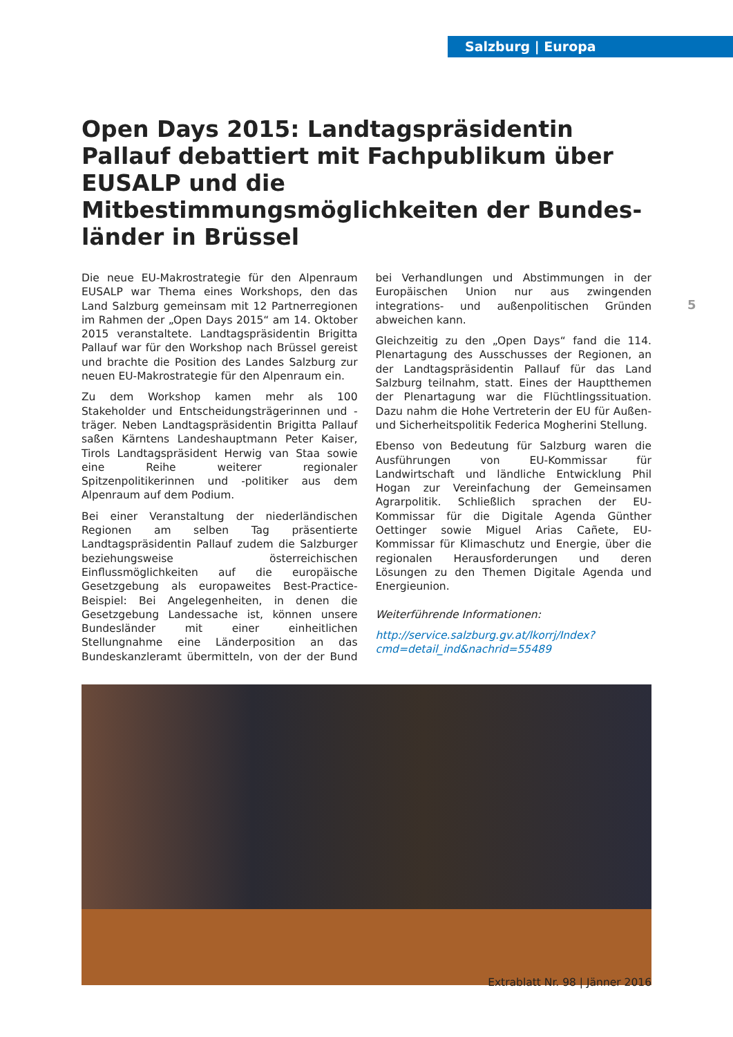Salzburg | Europa
5
Open Days 2015: Landtagspräsidentin Pallauf debattiert mit Fachpublikum über EUSALP und die Mitbestimmungsmöglichkeiten der Bundes-länder in Brüssel
Die neue EU-Makrostrategie für den Alpenraum EUSALP war Thema eines Workshops, den das Land Salzburg gemeinsam mit 12 Partnerregionen im Rahmen der „Open Days 2015“ am 14. Oktober 2015 veranstaltete. Landtagspräsidentin Brigitta Pallauf war für den Workshop nach Brüssel gereist und brachte die Position des Landes Salzburg zur neuen EU-Makrostrategie für den Alpenraum ein.
Zu dem Workshop kamen mehr als 100 Stakeholder und Entscheidungsträgerinnen und -träger. Neben Landtagspräsidentin Brigitta Pallauf saßen Kärntens Landeshauptmann Peter Kaiser, Tirols Landtagspräsident Herwig van Staa sowie eine Reihe weiterer regionaler Spitzenpolitikerinnen und -politiker aus dem Alpenraum auf dem Podium.
Bei einer Veranstaltung der niederländischen Regionen am selben Tag präsentierte Landtagspräsidentin Pallauf zudem die Salzburger beziehungsweise österreichischen Einflussmöglichkeiten auf die europäische Gesetzgebung als europaweites Best-Practice-Beispiel: Bei Angelegenheiten, in denen die Gesetzgebung Landessache ist, können unsere Bundesländer mit einer einheitlichen Stellungnahme eine Länderposition an das Bundeskanzleramt übermitteln, von der der Bund bei Verhandlungen und Abstimmungen in der Europäischen Union nur aus zwingenden integrations- und außenpolitischen Gründen abweichen kann.
Gleichzeitig zu den „Open Days“ fand die 114. Plenartagung des Ausschusses der Regionen, an der Landtagspräsidentin Pallauf für das Land Salzburg teilnahm, statt. Eines der Hauptthemen der Plenartagung war die Flüchtlingssituation. Dazu nahm die Hohe Vertreterin der EU für Außen- und Sicherheitspolitik Federica Mogherini Stellung.
Ebenso von Bedeutung für Salzburg waren die Ausführungen von EU-Kommissar für Landwirtschaft und ländliche Entwicklung Phil Hogan zur Vereinfachung der Gemeinsamen Agrarpolitik. Schließlich sprachen der EU-Kommissar für die Digitale Agenda Günther Oettinger sowie Miguel Arias Cañete, EU-Kommissar für Klimaschutz und Energie, über die regionalen Herausforderungen und deren Lösungen zu den Themen Digitale Agenda und Energieunion.
Weiterführende Informationen:
http://service.salzburg.gv.at/lkorrj/Index?cmd=detail_ind&nachrid=55489
Extrablatt Nr. 98 | Jänner 2016